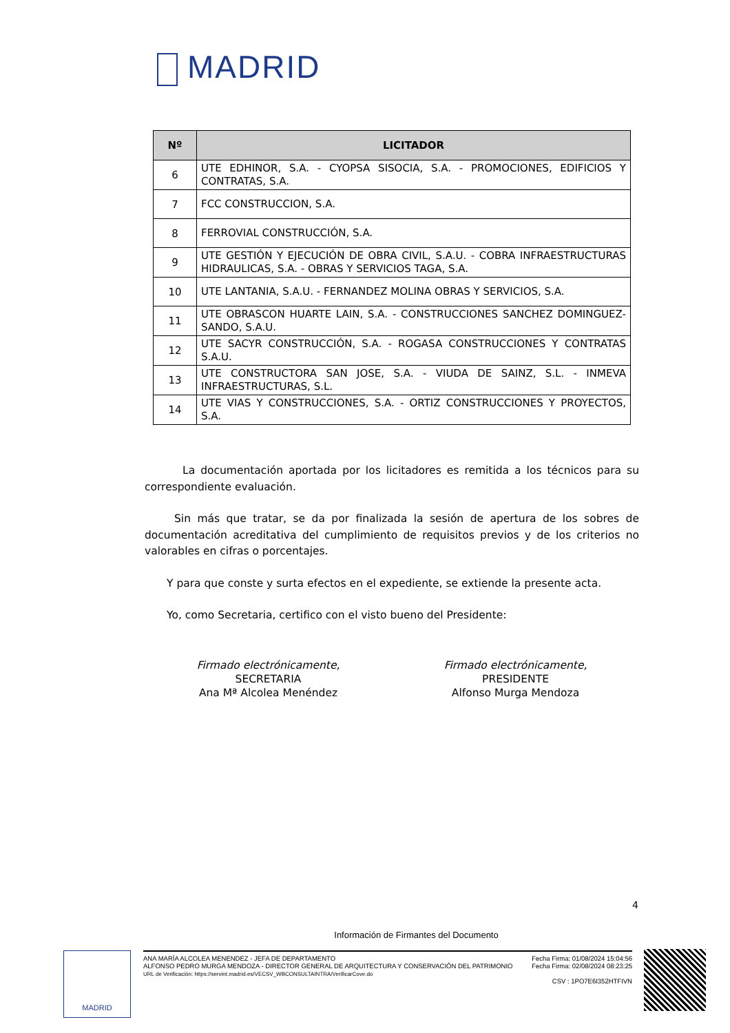MADRID
| Nº | LICITADOR |
| --- | --- |
| 6 | UTE EDHINOR, S.A. - CYOPSA SISOCIA, S.A. - PROMOCIONES, EDIFICIOS Y CONTRATAS, S.A. |
| 7 | FCC CONSTRUCCION, S.A. |
| 8 | FERROVIAL CONSTRUCCIÓN, S.A. |
| 9 | UTE GESTIÓN Y EJECUCIÓN DE OBRA CIVIL, S.A.U. - COBRA INFRAESTRUCTURAS HIDRAULICAS, S.A. - OBRAS Y SERVICIOS TAGA, S.A. |
| 10 | UTE LANTANIA, S.A.U. - FERNANDEZ MOLINA OBRAS Y SERVICIOS, S.A. |
| 11 | UTE OBRASCON HUARTE LAIN, S.A. - CONSTRUCCIONES SANCHEZ DOMINGUEZ-SANDO, S.A.U. |
| 12 | UTE SACYR CONSTRUCCIÓN, S.A. - ROGASA CONSTRUCCIONES Y CONTRATAS S.A.U. |
| 13 | UTE CONSTRUCTORA SAN JOSE, S.A. - VIUDA DE SAINZ, S.L. - INMEVA INFRAESTRUCTURAS, S.L. |
| 14 | UTE VIAS Y CONSTRUCCIONES, S.A. - ORTIZ CONSTRUCCIONES Y PROYECTOS, S.A. |
La documentación aportada por los licitadores es remitida a los técnicos para su correspondiente evaluación.
Sin más que tratar, se da por finalizada la sesión de apertura de los sobres de documentación acreditativa del cumplimiento de requisitos previos y de los criterios no valorables en cifras o porcentajes.
Y para que conste y surta efectos en el expediente, se extiende la presente acta.
Yo, como Secretaria, certifico con el visto bueno del Presidente:
Firmado electrónicamente,
SECRETARIA
Ana Mª Alcolea Menéndez
Firmado electrónicamente,
PRESIDENTE
Alfonso Murga Mendoza
4
Información de Firmantes del Documento
MADRID
ANA MARÍA ALCOLEA MENENDEZ - JEFA DE DEPARTAMENTO
ALFONSO PEDRO MURGA MENDOZA - DIRECTOR GENERAL DE ARQUITECTURA Y CONSERVACIÓN DEL PATRIMONIO
URL de Verificación: https://servint.madrid.es/VECSV_WBCONSULTAINTRA/VerificarCove.do
Fecha Firma: 01/08/2024 15:04:56
Fecha Firma: 02/08/2024 08:23:25
CSV : 1PO7E6I352HTFIVN